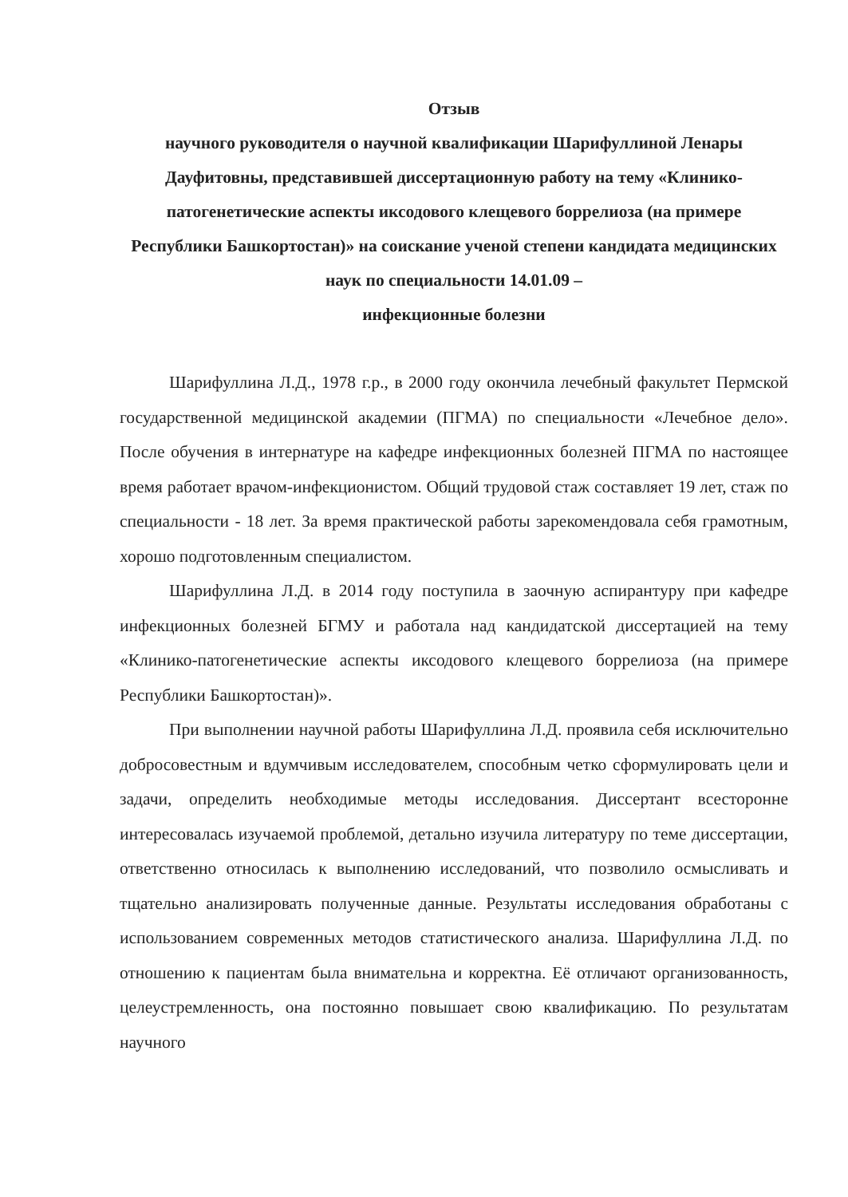Отзыв
научного руководителя о научной квалификации Шарифуллиной Ленары Дауфитовны, представившей диссертационную работу на тему «Клинико-патогенетические аспекты иксодового клещевого боррелиоза (на примере Республики Башкортостан)» на соискание ученой степени кандидата медицинских наук по специальности 14.01.09 –
инфекционные болезни
Шарифуллина Л.Д., 1978 г.р., в 2000 году окончила лечебный факультет Пермской государственной медицинской академии (ПГМА) по специальности «Лечебное дело». После обучения в интернатуре на кафедре инфекционных болезней ПГМА по настоящее время работает врачом-инфекционистом. Общий трудовой стаж составляет 19 лет, стаж по специальности - 18 лет. За время практической работы зарекомендовала себя грамотным, хорошо подготовленным специалистом.
Шарифуллина Л.Д. в 2014 году поступила в заочную аспирантуру при кафедре инфекционных болезней БГМУ и работала над кандидатской диссертацией на тему «Клинико-патогенетические аспекты иксодового клещевого боррелиоза (на примере Республики Башкортостан)».
При выполнении научной работы Шарифуллина Л.Д. проявила себя исключительно добросовестным и вдумчивым исследователем, способным четко сформулировать цели и задачи, определить необходимые методы исследования. Диссертант всесторонне интересовалась изучаемой проблемой, детально изучила литературу по теме диссертации, ответственно относилась к выполнению исследований, что позволило осмысливать и тщательно анализировать полученные данные. Результаты исследования обработаны с использованием современных методов статистического анализа. Шарифуллина Л.Д. по отношению к пациентам была внимательна и корректна. Её отличают организованность, целеустремленность, она постоянно повышает свою квалификацию. По результатам научного